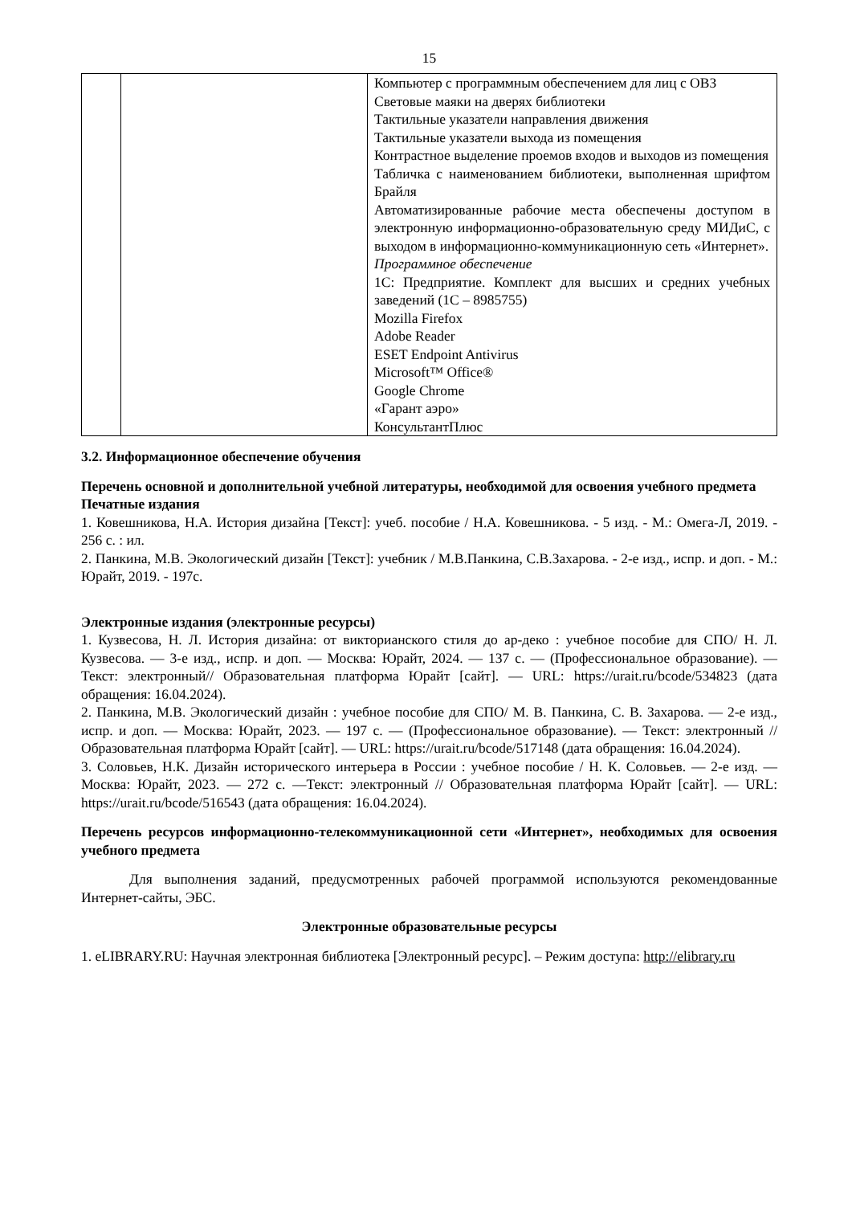15
| | | Компьютер с программным обеспечением для лиц с ОВЗ Световые маяки на дверях библиотеки Тактильные указатели направления движения Тактильные указатели выхода из помещения Контрастное выделение проемов входов и выходов из помещения Табличка с наименованием библиотеки, выполненная шрифтом Брайля Автоматизированные рабочие места обеспечены доступом в электронную информационно-образовательную среду МИДиС, с выходом в информационно-коммуникационную сеть «Интернет». Программное обеспечение 1С: Предприятие. Комплект для высших и средних учебных заведений (1С – 8985755) Mozilla Firefox Adobe Reader ESET Endpoint Antivirus Microsoft™ Office® Google Chrome «Гарант аэро» КонсультантПлюс |
3.2. Информационное обеспечение обучения
Перечень основной и дополнительной учебной литературы, необходимой для освоения учебного предмета
Печатные издания
1. Ковешникова, Н.А. История дизайна [Текст]: учеб. пособие / Н.А. Ковешникова. - 5 изд. - М.: Омега-Л, 2019. - 256 с. : ил.
2. Панкина, М.В. Экологический дизайн [Текст]: учебник / М.В.Панкина, С.В.Захарова. - 2-е изд., испр. и доп. - М.: Юрайт, 2019. - 197с.
Электронные издания (электронные ресурсы)
1. Кузвесова, Н. Л. История дизайна: от викторианского стиля до ар-деко : учебное пособие для СПО/ Н. Л. Кузвесова. — 3-е изд., испр. и доп. — Москва: Юрайт, 2024. — 137 с. — (Профессиональное образование). — Текст: электронный// Образовательная платформа Юрайт [сайт]. — URL: https://urait.ru/bcode/534823 (дата обращения: 16.04.2024).
2. Панкина, М.В. Экологический дизайн : учебное пособие для СПО/ М. В. Панкина, С. В. Захарова. — 2-е изд., испр. и доп. — Москва: Юрайт, 2023. — 197 с. — (Профессиональное образование). — Текст: электронный // Образовательная платформа Юрайт [сайт]. — URL: https://urait.ru/bcode/517148 (дата обращения: 16.04.2024).
3. Соловьев, Н.К. Дизайн исторического интерьера в России : учебное пособие / Н. К. Соловьев. — 2-е изд. — Москва: Юрайт, 2023. — 272 с. —Текст: электронный // Образовательная платформа Юрайт [сайт]. — URL: https://urait.ru/bcode/516543 (дата обращения: 16.04.2024).
Перечень ресурсов информационно-телекоммуникационной сети «Интернет», необходимых для освоения учебного предмета
Для выполнения заданий, предусмотренных рабочей программой используются рекомендованные Интернет-сайты, ЭБС.
Электронные образовательные ресурсы
1. eLIBRARY.RU: Научная электронная библиотека [Электронный ресурс]. – Режим доступа: http://elibrary.ru